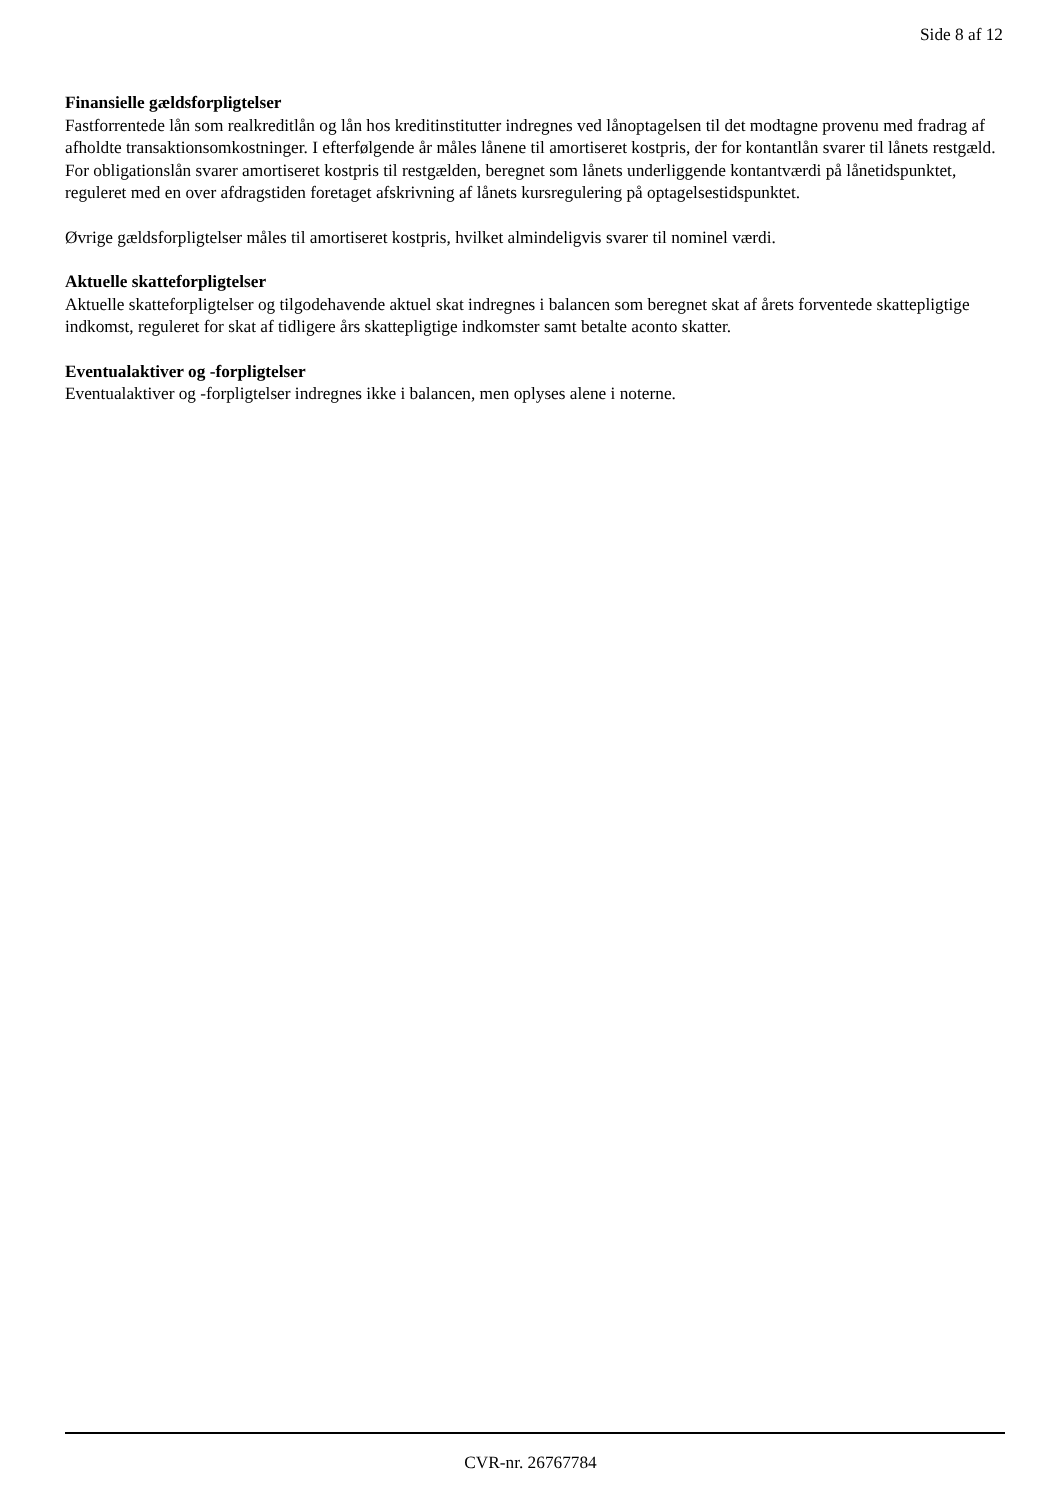Side 8 af 12
Finansielle gældsforpligtelser
Fastforrentede lån som realkreditlån og lån hos kreditinstitutter indregnes ved lånoptagelsen til det modtagne provenu med fradrag af afholdte transaktionsomkostninger. I efterfølgende år måles lånene til amortiseret kostpris, der for kontantlån svarer til lånets restgæld. For obligationslån svarer amortiseret kostpris til restgælden, beregnet som lånets underliggende kontantværdi på lånetidspunktet, reguleret med en over afdragstiden foretaget afskrivning af lånets kursregulering på optagelsestidspunktet.
Øvrige gældsforpligtelser måles til amortiseret kostpris, hvilket almindeligvis svarer til nominel værdi.
Aktuelle skatteforpligtelser
Aktuelle skatteforpligtelser og tilgodehavende aktuel skat indregnes i balancen som beregnet skat af årets forventede skattepligtige indkomst, reguleret for skat af tidligere års skattepligtige indkomster samt betalte aconto skatter.
Eventualaktiver og -forpligtelser
Eventualaktiver og -forpligtelser indregnes ikke i balancen, men oplyses alene i noterne.
CVR-nr. 26767784